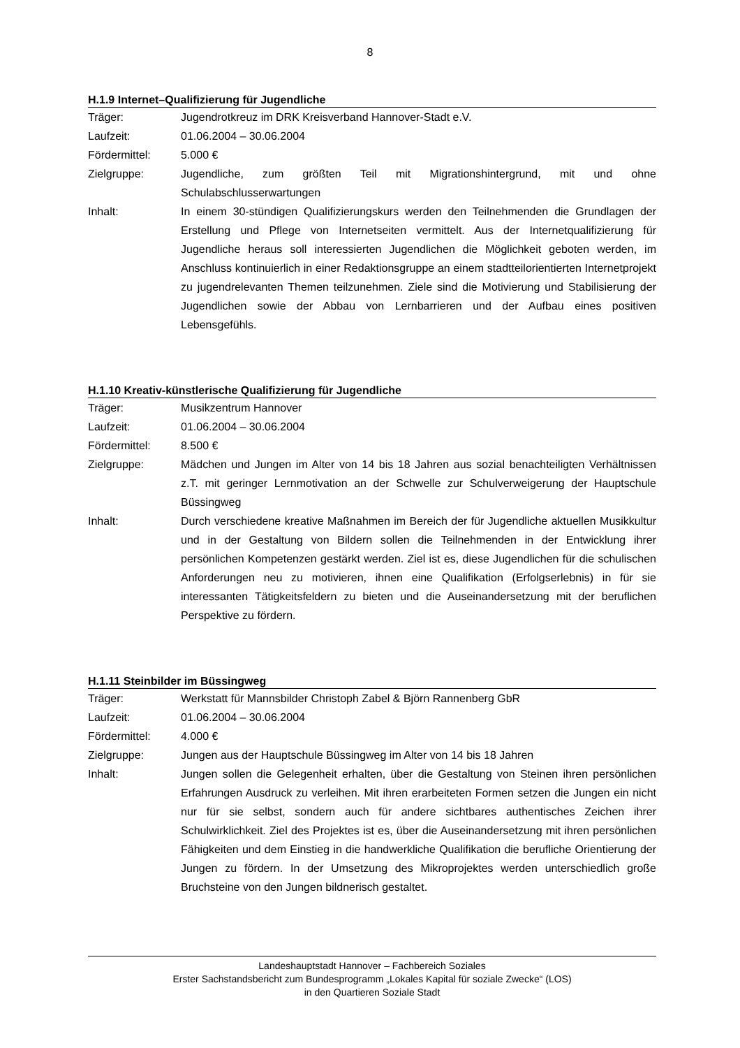8
H.1.9 Internet–Qualifizierung für Jugendliche
| Träger: | Jugendrotkreuz im DRK Kreisverband Hannover-Stadt e.V. |
| Laufzeit: | 01.06.2004 – 30.06.2004 |
| Fördermittel: | 5.000 € |
| Zielgruppe: | Jugendliche, zum größten Teil mit Migrationshintergrund, mit und ohne Schulabschlusserwartungen |
| Inhalt: | In einem 30-stündigen Qualifizierungskurs werden den Teilnehmenden die Grundlagen der Erstellung und Pflege von Internetseiten vermittelt. Aus der Internetqualifizierung für Jugendliche heraus soll interessierten Jugendlichen die Möglichkeit geboten werden, im Anschluss kontinuierlich in einer Redaktionsgruppe an einem stadtteilorientierten Internetprojekt zu jugendrelevanten Themen teilzunehmen. Ziele sind die Motivierung und Stabilisierung der Jugendlichen sowie der Abbau von Lernbarrieren und der Aufbau eines positiven Lebensgefühls. |
H.1.10 Kreativ-künstlerische Qualifizierung für Jugendliche
| Träger: | Musikzentrum Hannover |
| Laufzeit: | 01.06.2004 – 30.06.2004 |
| Fördermittel: | 8.500 € |
| Zielgruppe: | Mädchen und Jungen im Alter von 14 bis 18 Jahren aus sozial benachteiligten Verhältnissen z.T. mit geringer Lernmotivation an der Schwelle zur Schulverweigerung der Hauptschule Büssingweg |
| Inhalt: | Durch verschiedene kreative Maßnahmen im Bereich der für Jugendliche aktuellen Musikkultur und in der Gestaltung von Bildern sollen die Teilnehmenden in der Entwicklung ihrer persönlichen Kompetenzen gestärkt werden. Ziel ist es, diese Jugendlichen für die schulischen Anforderungen neu zu motivieren, ihnen eine Qualifikation (Erfolgserlebnis) in für sie interessanten Tätigkeitsfeldern zu bieten und die Auseinandersetzung mit der beruflichen Perspektive zu fördern. |
H.1.11 Steinbilder im Büssingweg
| Träger: | Werkstatt für Mannsbilder Christoph Zabel & Björn Rannenberg GbR |
| Laufzeit: | 01.06.2004 – 30.06.2004 |
| Fördermittel: | 4.000 € |
| Zielgruppe: | Jungen aus der Hauptschule Büssingweg im Alter von 14 bis 18 Jahren |
| Inhalt: | Jungen sollen die Gelegenheit erhalten, über die Gestaltung von Steinen ihren persönlichen Erfahrungen Ausdruck zu verleihen. Mit ihren erarbeiteten Formen setzen die Jungen ein nicht nur für sie selbst, sondern auch für andere sichtbares authentisches Zeichen ihrer Schulwirklichkeit. Ziel des Projektes ist es, über die Auseinandersetzung mit ihren persönlichen Fähigkeiten und dem Einstieg in die handwerkliche Qualifikation die berufliche Orientierung der Jungen zu fördern. In der Umsetzung des Mikroprojektes werden unterschiedlich große Bruchsteine von den Jungen bildnerisch gestaltet. |
Landeshauptstadt Hannover – Fachbereich Soziales
Erster Sachstandsbericht zum Bundesprogramm „Lokales Kapital für soziale Zwecke“ (LOS)
in den Quartieren Soziale Stadt